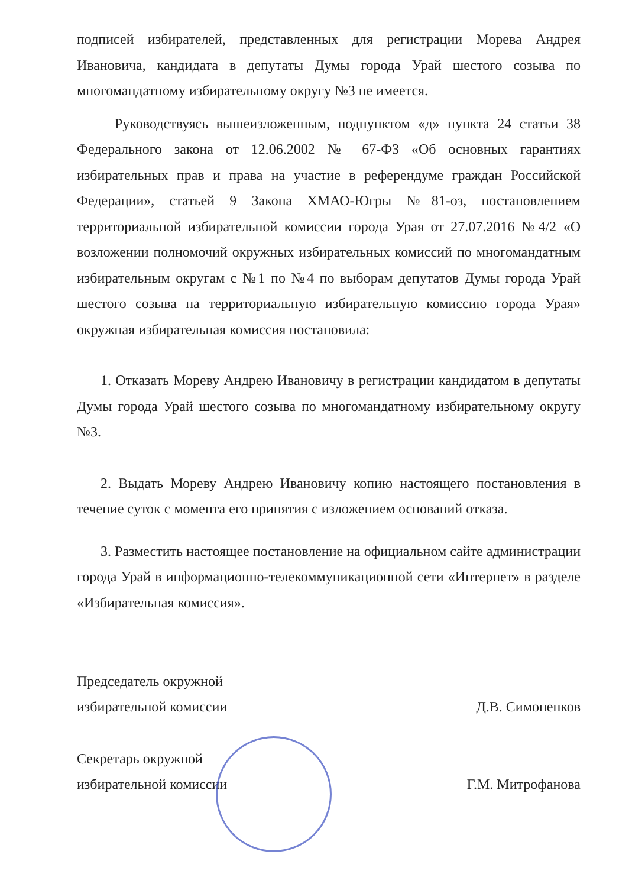подписей избирателей, представленных для регистрации Морева Андрея Ивановича, кандидата в депутаты Думы города Урай шестого созыва по многомандатному избирательному округу №3 не имеется.
Руководствуясь вышеизложенным, подпунктом «д» пункта 24 статьи 38 Федерального закона от 12.06.2002 № 67-ФЗ «Об основных гарантиях избирательных прав и права на участие в референдуме граждан Российской Федерации», статьей 9 Закона ХМАО-Югры №81-оз, постановлением территориальной избирательной комиссии города Урая от 27.07.2016 №4/2 «О возложении полномочий окружных избирательных комиссий по многомандатным избирательным округам с №1 по №4 по выборам депутатов Думы города Урай шестого созыва на территориальную избирательную комиссию города Урая» окружная избирательная комиссия постановила:
1. Отказать Мореву Андрею Ивановичу в регистрации кандидатом в депутаты Думы города Урай шестого созыва по многомандатному избирательному округу №3.
2. Выдать Мореву Андрею Ивановичу копию настоящего постановления в течение суток с момента его принятия с изложением оснований отказа.
3. Разместить настоящее постановление на официальном сайте администрации города Урай в информационно-телекоммуникационной сети «Интернет» в разделе «Избирательная комиссия».
Председатель окружной
избирательной комиссии
Д.В. Симоненков
Секретарь окружной
избирательной комиссии
Г.М. Митрофанова